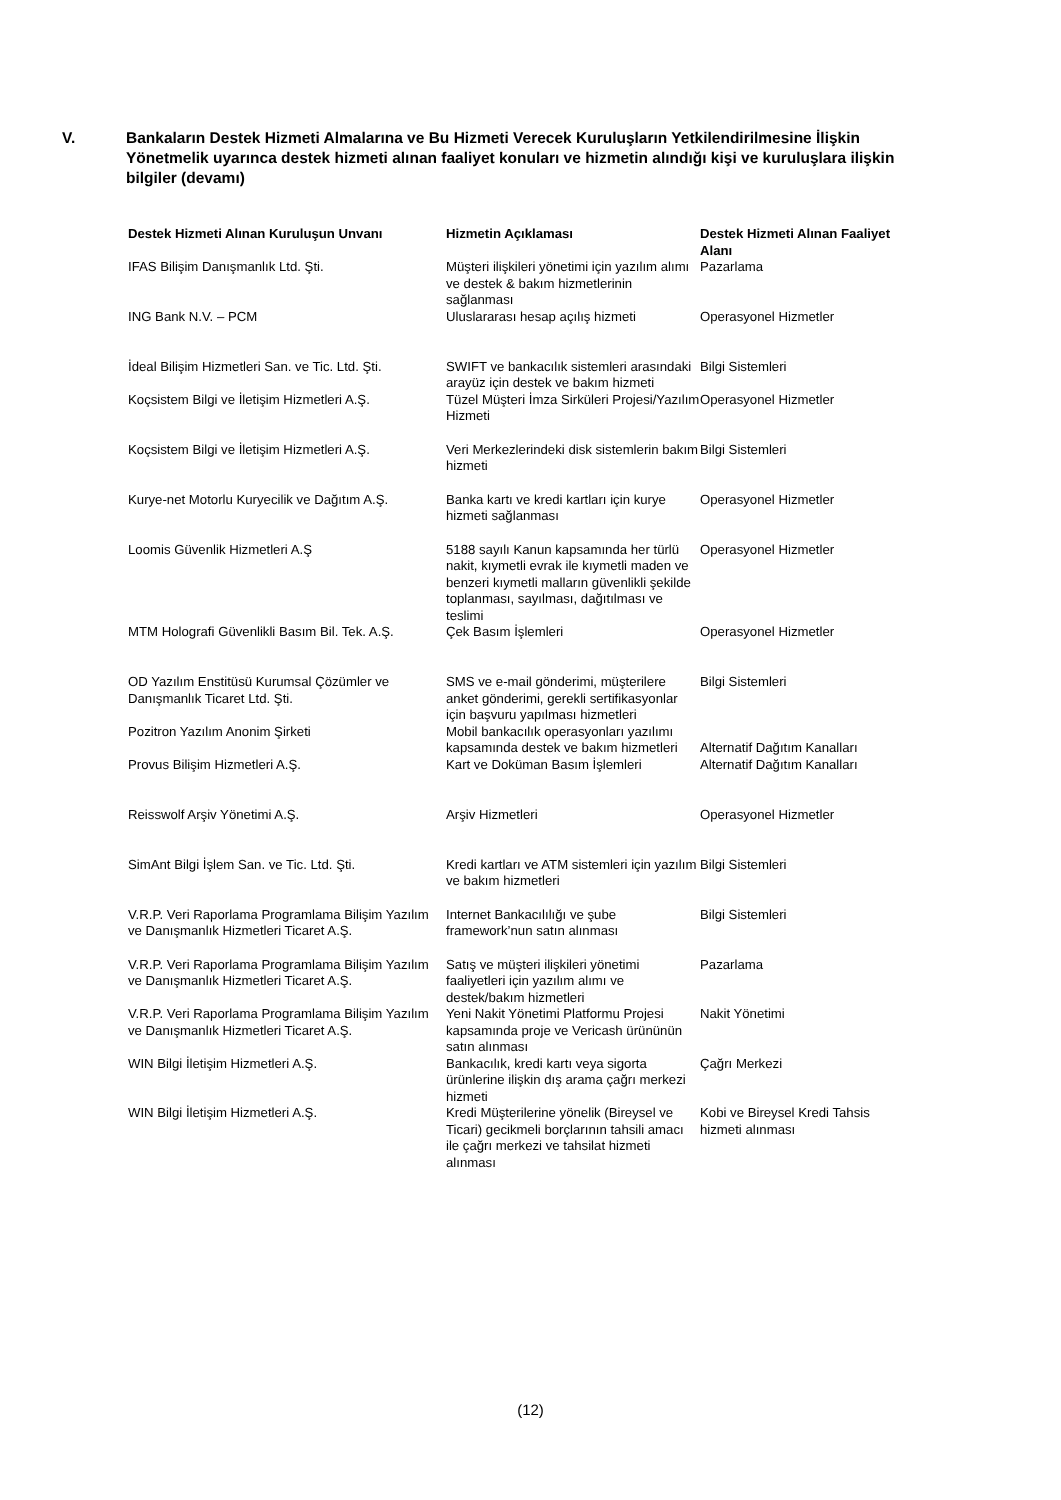V. Bankaların Destek Hizmeti Almalarına ve Bu Hizmeti Verecek Kuruluşların Yetkilendirilmesine İlişkin Yönetmelik uyarınca destek hizmeti alınan faaliyet konuları ve hizmetin alındığı kişi ve kuruluşlara ilişkin bilgiler (devamı)
| Destek Hizmeti Alınan Kuruluşun Unvanı | Hizmetin Açıklaması | Destek Hizmeti Alınan Faaliyet Alanı |
| --- | --- | --- |
| IFAS Bilişim Danışmanlık Ltd. Şti. | Müşteri ilişkileri yönetimi için yazılım alımı ve destek & bakım hizmetlerinin sağlanması | Pazarlama |
| ING Bank N.V. – PCM | Uluslararası hesap açılış hizmeti | Operasyonel Hizmetler |
| İdeal Bilişim Hizmetleri San. ve Tic. Ltd. Şti. | SWIFT ve bankacılık sistemleri arasındaki arayüz için destek ve bakım hizmeti | Bilgi Sistemleri |
| Koçsistem Bilgi ve İletişim Hizmetleri A.Ş. | Tüzel Müşteri İmza Sirküleri Projesi/Yazılım Hizmeti | Operasyonel Hizmetler |
| Koçsistem Bilgi ve İletişim Hizmetleri A.Ş. | Veri Merkezlerindeki disk sistemlerin bakım hizmeti | Bilgi Sistemleri |
| Kurye-net Motorlu Kuryecilik ve Dağıtım A.Ş. | Banka kartı ve kredi kartları için kurye hizmeti sağlanması | Operasyonel Hizmetler |
| Loomis Güvenlik Hizmetleri A.Ş | 5188 sayılı Kanun kapsamında her türlü nakit, kıymetli evrak ile kıymetli maden ve benzeri kıymetli malların güvenlikli şekilde toplanması, sayılması, dağıtılması ve teslimi | Operasyonel Hizmetler |
| MTM Holografi Güvenlikli Basım Bil. Tek. A.Ş. | Çek Basım İşlemleri | Operasyonel Hizmetler |
| OD Yazılım Enstitüsü Kurumsal Çözümler ve Danışmanlık Ticaret Ltd. Şti. | SMS ve e-mail gönderimi, müşterilere anket gönderimi, gerekli sertifikasyonlar için başvuru yapılması hizmetleri | Bilgi Sistemleri |
| Pozitron Yazılım Anonim Şirketi | Mobil bankacılık operasyonları yazılımı kapsamında destek ve bakım hizmetleri | Alternatif Dağıtım Kanalları |
| Provus Bilişim Hizmetleri A.Ş. | Kart ve Doküman Basım İşlemleri | Alternatif Dağıtım Kanalları |
| Reisswolf Arşiv Yönetimi A.Ş. | Arşiv Hizmetleri | Operasyonel Hizmetler |
| SimAnt Bilgi İşlem San. ve Tic. Ltd. Şti. | Kredi kartları ve ATM sistemleri için yazılım ve bakım hizmetleri | Bilgi Sistemleri |
| V.R.P. Veri Raporlama Programlama Bilişim Yazılım ve Danışmanlık Hizmetleri Ticaret A.Ş. | Internet Bankacılılığı ve şube framework’nun satın alınması | Bilgi Sistemleri |
| V.R.P. Veri Raporlama Programlama Bilişim Yazılım ve Danışmanlık Hizmetleri Ticaret A.Ş. | Satış ve müşteri ilişkileri yönetimi faaliyetleri için yazılım alımı ve destek/bakım hizmetleri | Pazarlama |
| V.R.P. Veri Raporlama Programlama Bilişim Yazılım ve Danışmanlık Hizmetleri Ticaret A.Ş. | Yeni Nakit Yönetimi Platformu Projesi kapsamında proje ve Vericash ürününün satın alınması | Nakit Yönetimi |
| WIN Bilgi İletişim Hizmetleri A.Ş. | Bankacılık, kredi kartı veya sigorta ürünlerine ilişkin dış arama çağrı merkezi hizmeti | Çağrı Merkezi |
| WIN Bilgi İletişim Hizmetleri A.Ş. | Kredi Müşterilerine yönelik (Bireysel ve Ticari) gecikmeli borçlarının tahsili amacı ile çağrı merkezi ve tahsilat hizmeti alınması | Kobi ve Bireysel Kredi Tahsis hizmeti alınması |
(12)